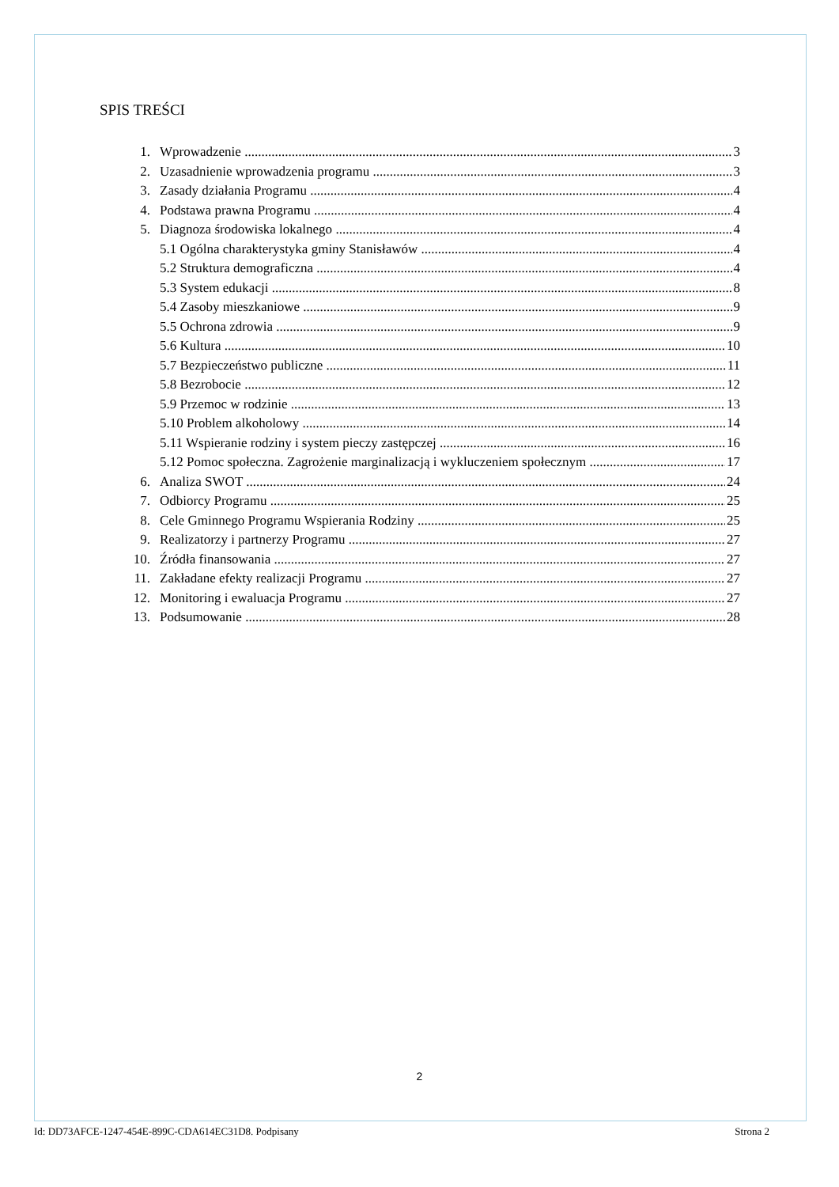SPIS TREŚCI
1. Wprowadzenie 3
2. Uzasadnienie wprowadzenia programu 3
3. Zasady działania Programu 4
4. Podstawa prawna Programu 4
5. Diagnoza środowiska lokalnego 4
5.1 Ogólna charakterystyka gminy Stanisławów 4
5.2 Struktura demograficzna 4
5.3 System edukacji 8
5.4 Zasoby mieszkaniowe 9
5.5 Ochrona zdrowia 9
5.6 Kultura 10
5.7 Bezpieczeństwo publiczne 11
5.8 Bezrobocie 12
5.9 Przemoc w rodzinie 13
5.10 Problem alkoholowy 14
5.11 Wspieranie rodziny i system pieczy zastępczej 16
5.12 Pomoc społeczna. Zagrożenie marginalizacją i wykluczeniem społecznym 17
6. Analiza SWOT 24
7. Odbiorcy Programu 25
8. Cele Gminnego Programu Wspierania Rodziny 25
9. Realizatorzy i partnerzy Programu 27
10. Źródła finansowania 27
11. Zakładane efekty realizacji Programu 27
12. Monitoring i ewaluacja Programu 27
13. Podsumowanie 28
2
Id: DD73AFCE-1247-454E-899C-CDA614EC31D8. Podpisany Strona 2